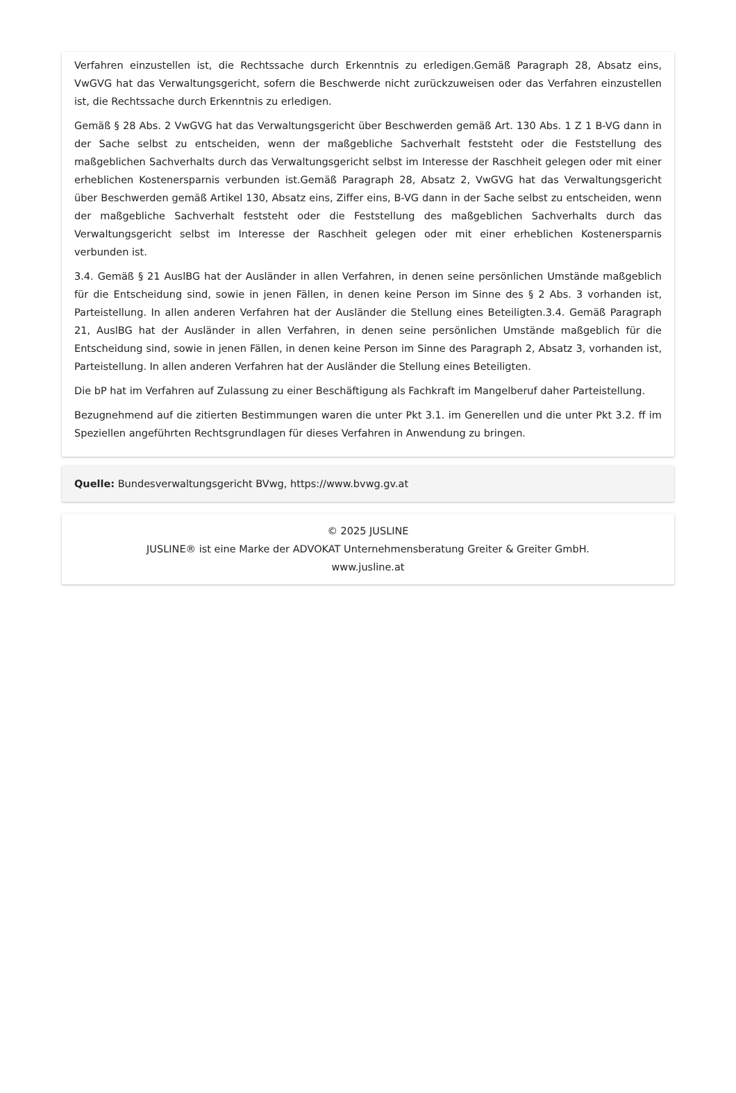Verfahren einzustellen ist, die Rechtssache durch Erkenntnis zu erledigen.Gemäß Paragraph 28, Absatz eins, VwGVG hat das Verwaltungsgericht, sofern die Beschwerde nicht zurückzuweisen oder das Verfahren einzustellen ist, die Rechtssache durch Erkenntnis zu erledigen.
Gemäß § 28 Abs. 2 VwGVG hat das Verwaltungsgericht über Beschwerden gemäß Art. 130 Abs. 1 Z 1 B-VG dann in der Sache selbst zu entscheiden, wenn der maßgebliche Sachverhalt feststeht oder die Feststellung des maßgeblichen Sachverhalts durch das Verwaltungsgericht selbst im Interesse der Raschheit gelegen oder mit einer erheblichen Kostenersparnis verbunden ist.Gemäß Paragraph 28, Absatz 2, VwGVG hat das Verwaltungsgericht über Beschwerden gemäß Artikel 130, Absatz eins, Ziffer eins, B-VG dann in der Sache selbst zu entscheiden, wenn der maßgebliche Sachverhalt feststeht oder die Feststellung des maßgeblichen Sachverhalts durch das Verwaltungsgericht selbst im Interesse der Raschheit gelegen oder mit einer erheblichen Kostenersparnis verbunden ist.
3.4. Gemäß § 21 AuslBG hat der Ausländer in allen Verfahren, in denen seine persönlichen Umstände maßgeblich für die Entscheidung sind, sowie in jenen Fällen, in denen keine Person im Sinne des § 2 Abs. 3 vorhanden ist, Parteistellung. In allen anderen Verfahren hat der Ausländer die Stellung eines Beteiligten.3.4. Gemäß Paragraph 21, AuslBG hat der Ausländer in allen Verfahren, in denen seine persönlichen Umstände maßgeblich für die Entscheidung sind, sowie in jenen Fällen, in denen keine Person im Sinne des Paragraph 2, Absatz 3, vorhanden ist, Parteistellung. In allen anderen Verfahren hat der Ausländer die Stellung eines Beteiligten.
Die bP hat im Verfahren auf Zulassung zu einer Beschäftigung als Fachkraft im Mangelberuf daher Parteistellung.
Bezugnehmend auf die zitierten Bestimmungen waren die unter Pkt 3.1. im Generellen und die unter Pkt 3.2. ff im Speziellen angeführten Rechtsgrundlagen für dieses Verfahren in Anwendung zu bringen.
Quelle: Bundesverwaltungsgericht BVwg, https://www.bvwg.gv.at
© 2025 JUSLINE
JUSLINE® ist eine Marke der ADVOKAT Unternehmensberatung Greiter & Greiter GmbH.
www.jusline.at